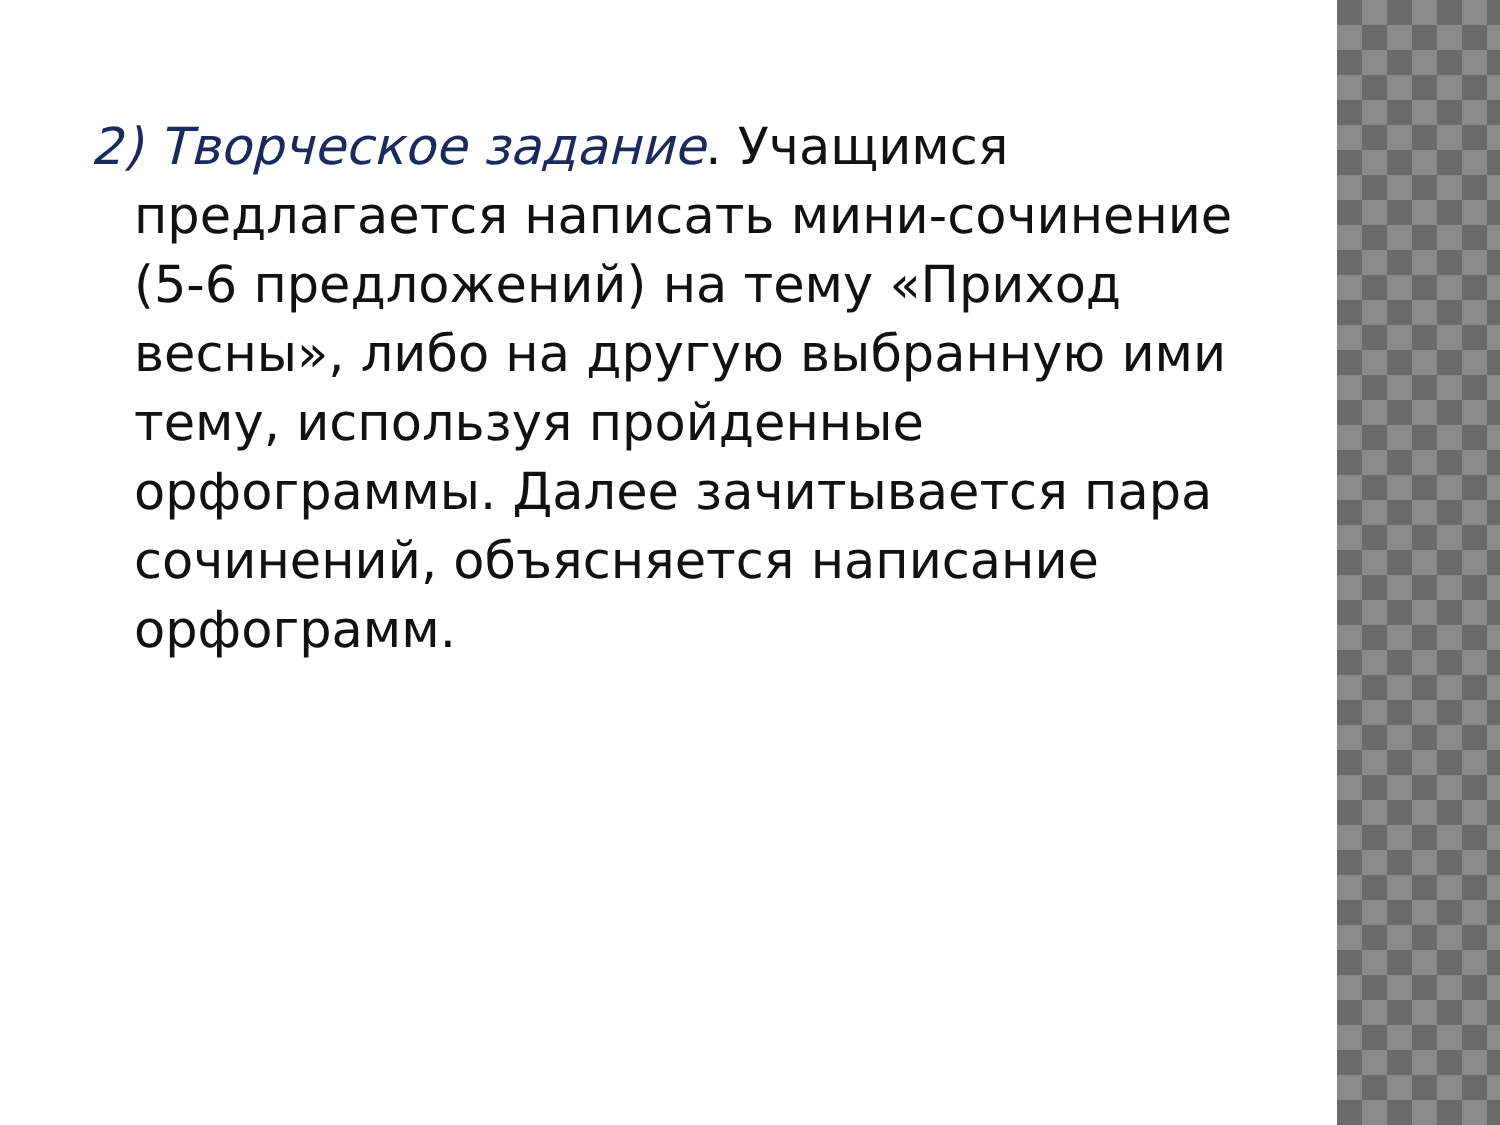2) Творческое задание. Учащимся предлагается написать мини-сочинение (5-6 предложений) на тему «Приход весны», либо на другую выбранную ими тему, используя пройденные орфограммы. Далее зачитывается пара сочинений, объясняется написание орфограмм.